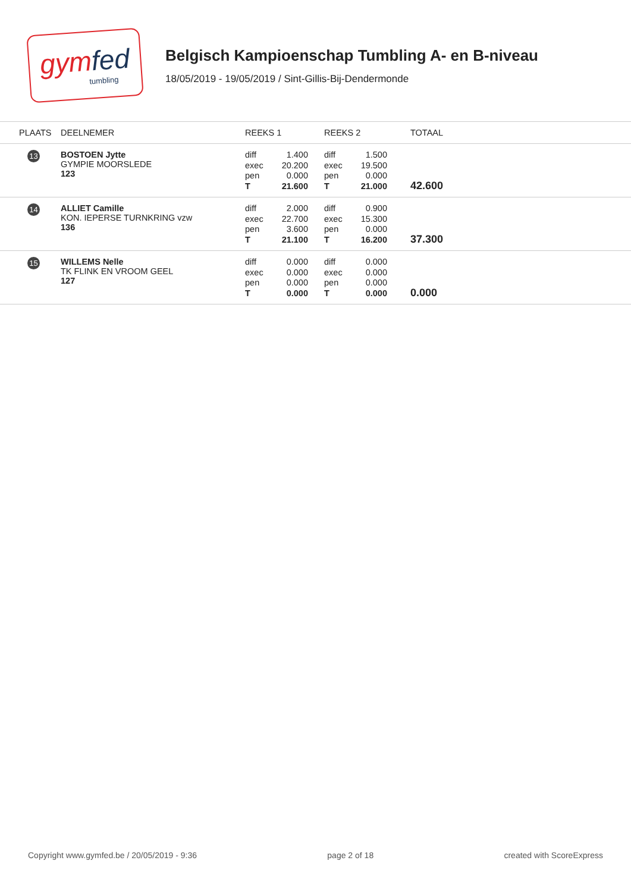gymfed
tumbling
Belgisch Kampioenschap Tumbling A- en B-niveau
18/05/2019 - 19/05/2019 / Sint-Gillis-Bij-Dendermonde
| PLAATS | DEELNEMER | REEKS 1 | REEKS 2 | TOTAAL |
| --- | --- | --- | --- | --- |
| 13 | BOSTOEN Jytte GYMPIE MOORSLEDE 123 | diff 1.400 exec 20.200 pen 0.000 T 21.600 | diff 1.500 exec 19.500 pen 0.000 T 21.000 | 42.600 |
| 14 | ALLIET Camille KON. IEPERSE TURNKRING vzw 136 | diff 2.000 exec 22.700 pen 3.600 T 21.100 | diff 0.900 exec 15.300 pen 0.000 T 16.200 | 37.300 |
| 15 | WILLEMS Nelle TK FLINK EN VROOM GEEL 127 | diff 0.000 exec 0.000 pen 0.000 T 0.000 | diff 0.000 exec 0.000 pen 0.000 T 0.000 | 0.000 |
Copyright www.gymfed.be / 20/05/2019 - 9:36 page 2 of 18 created with ScoreExpress